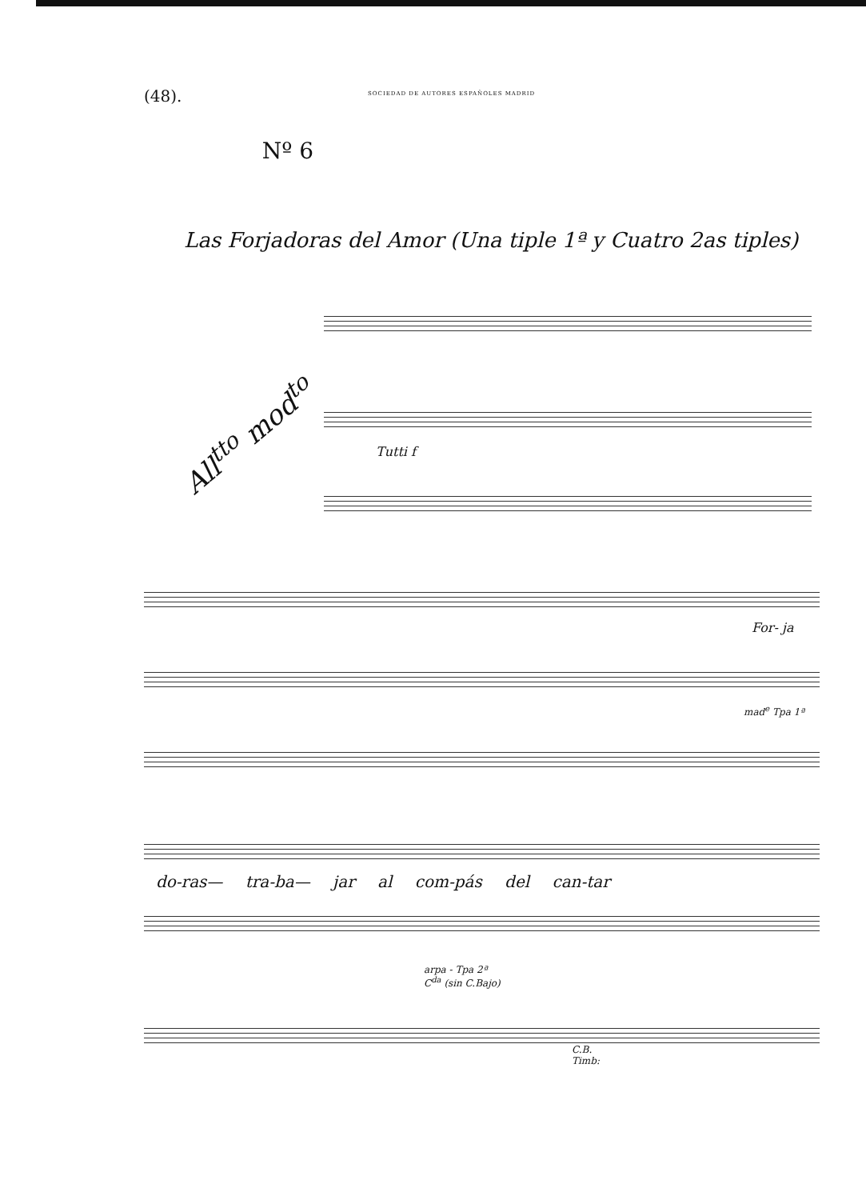(48).
SOCIEDAD DE AUTORES ESPAÑOLES MADRID
Nº 6
Las Forjadoras del Amor (Una tiple 1ª y Cuatro 2as tiples)
All<sup>tto</sup> mod<sup>to</sup>
Tutti f
For- ja
mad<sup>e</sup> Tpa 1ª
do-ras— tra-ba— jar al com-pás del can-tar
arpa - Tpa 2ª
C<sup>da</sup> (sin C.Bajo)
C.B.
Timb: